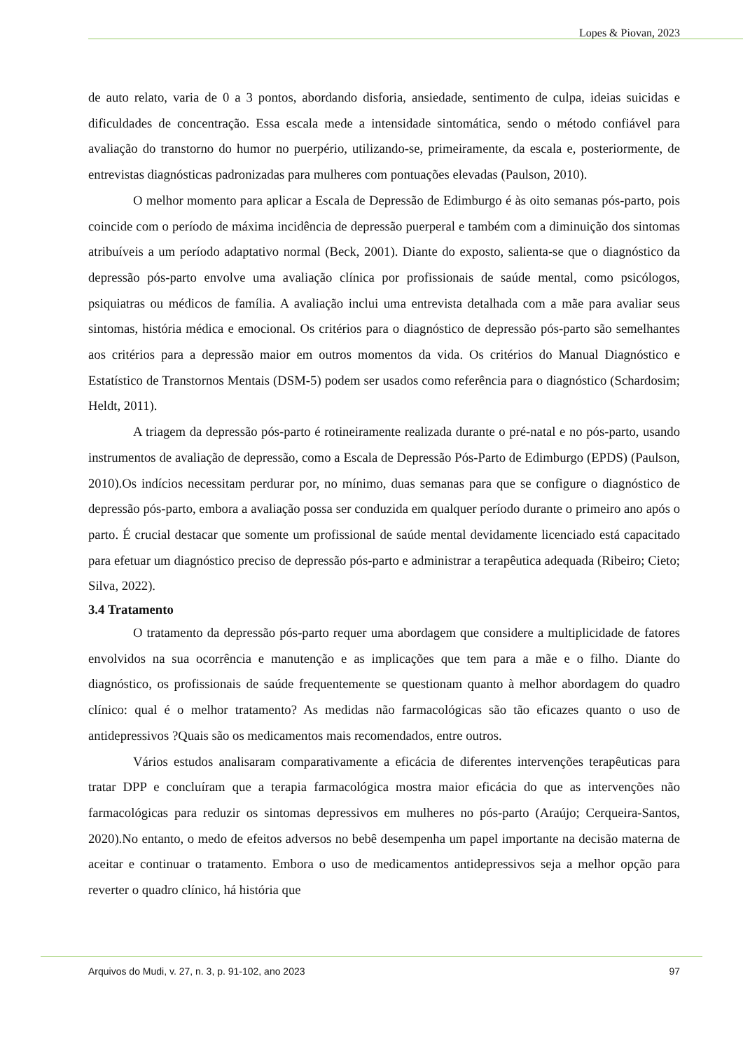Lopes & Piovan, 2023
de auto relato, varia de 0 a 3 pontos, abordando disforia, ansiedade, sentimento de culpa, ideias suicidas e dificuldades de concentração. Essa escala mede a intensidade sintomática, sendo o método confiável para avaliação do transtorno do humor no puerpério, utilizando-se, primeiramente, da escala e, posteriormente, de entrevistas diagnósticas padronizadas para mulheres com pontuações elevadas (Paulson, 2010).
O melhor momento para aplicar a Escala de Depressão de Edimburgo é às oito semanas pós-parto, pois coincide com o período de máxima incidência de depressão puerperal e também com a diminuição dos sintomas atribuíveis a um período adaptativo normal (Beck, 2001). Diante do exposto, salienta-se que o diagnóstico da depressão pós-parto envolve uma avaliação clínica por profissionais de saúde mental, como psicólogos, psiquiatras ou médicos de família. A avaliação inclui uma entrevista detalhada com a mãe para avaliar seus sintomas, história médica e emocional. Os critérios para o diagnóstico de depressão pós-parto são semelhantes aos critérios para a depressão maior em outros momentos da vida. Os critérios do Manual Diagnóstico e Estatístico de Transtornos Mentais (DSM-5) podem ser usados como referência para o diagnóstico (Schardosim; Heldt, 2011).
A triagem da depressão pós-parto é rotineiramente realizada durante o pré-natal e no pós-parto, usando instrumentos de avaliação de depressão, como a Escala de Depressão Pós-Parto de Edimburgo (EPDS) (Paulson, 2010).Os indícios necessitam perdurar por, no mínimo, duas semanas para que se configure o diagnóstico de depressão pós-parto, embora a avaliação possa ser conduzida em qualquer período durante o primeiro ano após o parto. É crucial destacar que somente um profissional de saúde mental devidamente licenciado está capacitado para efetuar um diagnóstico preciso de depressão pós-parto e administrar a terapêutica adequada (Ribeiro; Cieto; Silva, 2022).
3.4 Tratamento
O tratamento da depressão pós-parto requer uma abordagem que considere a multiplicidade de fatores envolvidos na sua ocorrência e manutenção e as implicações que tem para a mãe e o filho. Diante do diagnóstico, os profissionais de saúde frequentemente se questionam quanto à melhor abordagem do quadro clínico: qual é o melhor tratamento? As medidas não farmacológicas são tão eficazes quanto o uso de antidepressivos ?Quais são os medicamentos mais recomendados, entre outros.
Vários estudos analisaram comparativamente a eficácia de diferentes intervenções terapêuticas para tratar DPP e concluíram que a terapia farmacológica mostra maior eficácia do que as intervenções não farmacológicas para reduzir os sintomas depressivos em mulheres no pós-parto (Araújo; Cerqueira-Santos, 2020).No entanto, o medo de efeitos adversos no bebê desempenha um papel importante na decisão materna de aceitar e continuar o tratamento. Embora o uso de medicamentos antidepressivos seja a melhor opção para reverter o quadro clínico, há história que
Arquivos do Mudi, v. 27, n. 3, p. 91-102, ano 2023 97